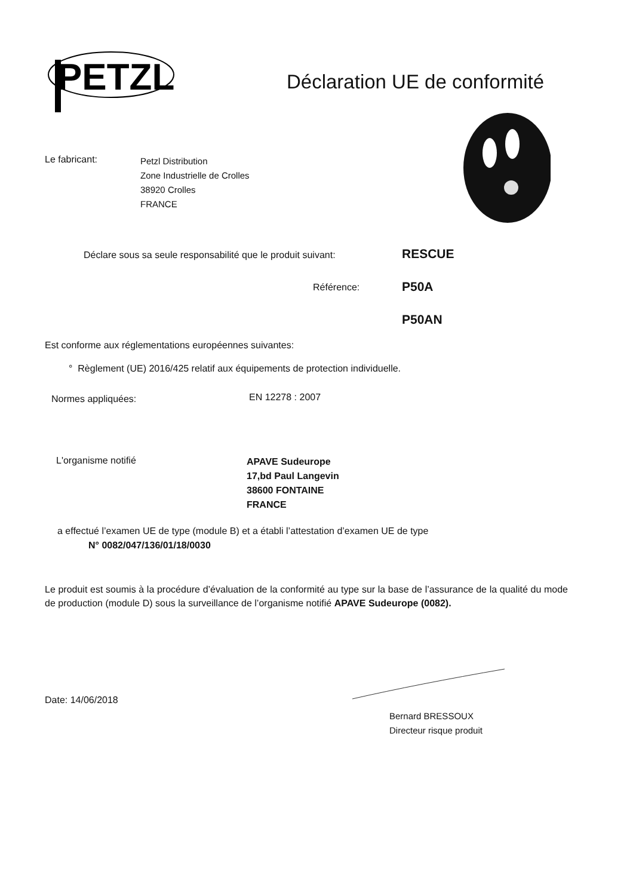PETZL
Déclaration UE de conformité
Le fabricant:
Petzl Distribution
Zone Industrielle de Crolles
38920 Crolles
FRANCE
Déclare sous sa seule responsabilité que le produit suivant:
RESCUE
Référence: P50A
P50AN
Est conforme aux réglementations européennes suivantes:
° Règlement (UE) 2016/425 relatif aux équipements de protection individuelle.
Normes appliquées: EN 12278 : 2007
L'organisme notifié
APAVE Sudeurope
17,bd Paul Langevin
38600 FONTAINE
FRANCE
a effectué l’examen UE de type (module B) et a établi l’attestation d’examen UE de type
N° 0082/047/136/01/18/0030
Le produit est soumis à la procédure d’évaluation de la conformité au type sur la base de l’assurance de la qualité du mode de production (module D) sous la surveillance de l’organisme notifié APAVE Sudeurope (0082).
Date: 14/06/2018
Bernard BRESSOUX
Directeur risque produit